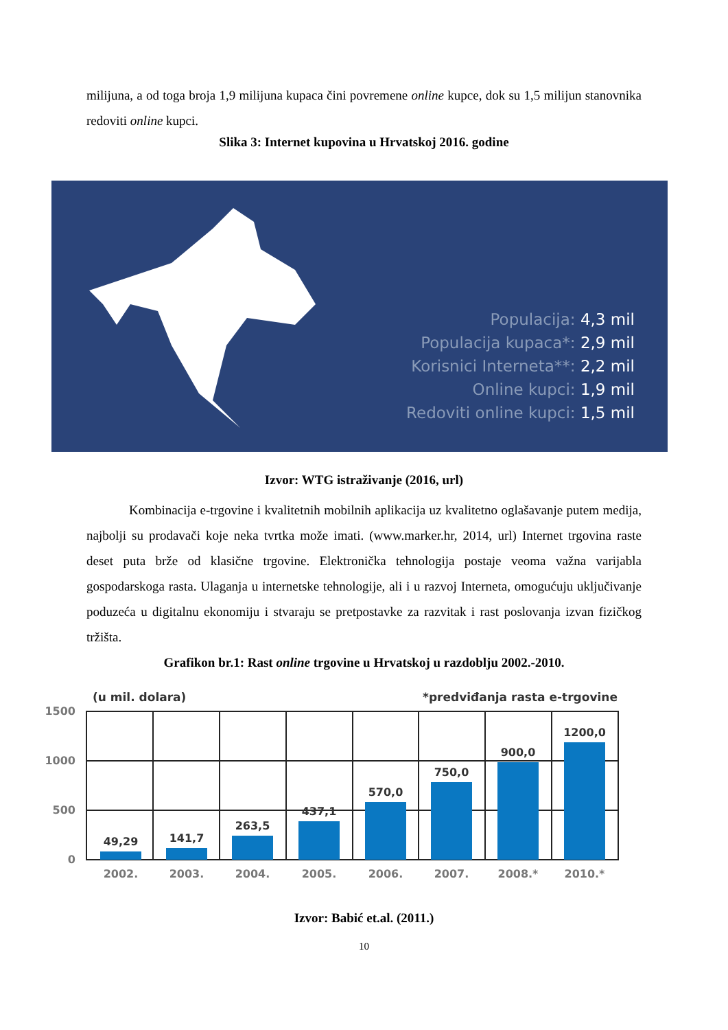milijuna, a od toga broja 1,9 milijuna kupaca čini povremene online kupce, dok su 1,5 milijun stanovnika redoviti online kupci.
Slika 3: Internet kupovina u Hrvatskoj 2016. godine
Populacija: 4,3 mil
Populacija kupaca*: 2,9 mil
Korisnici Interneta**: 2,2 mil
Online kupci: 1,9 mil
Redoviti online kupci: 1,5 mil
Izvor: WTG istraživanje (2016, url)
Kombinacija e-trgovine i kvalitetnih mobilnih aplikacija uz kvalitetno oglašavanje putem medija, najbolji su prodavači koje neka tvrtka može imati. (www.marker.hr, 2014, url) Internet trgovina raste deset puta brže od klasične trgovine. Elektronička tehnologija postaje veoma važna varijabla gospodarskoga rasta. Ulaganja u internetske tehnologije, ali i u razvoj Interneta, omogućuju uključivanje poduzeća u digitalnu ekonomiju i stvaraju se pretpostavke za razvitak i rast poslovanja izvan fizičkog tržišta.
Grafikon br.1: Rast online trgovine u Hrvatskoj u razdoblju 2002.-2010.
(u mil. dolara)
*predviđanja rasta e-trgovine
1500
1000
500
0
49,29
141,7
263,5
437,1
570,0
750,0
900,0
1200,0
2002.
2003.
2004.
2005.
2006.
2007.
2008.*
2010.*
Izvor: Babić et.al. (2011.)
10